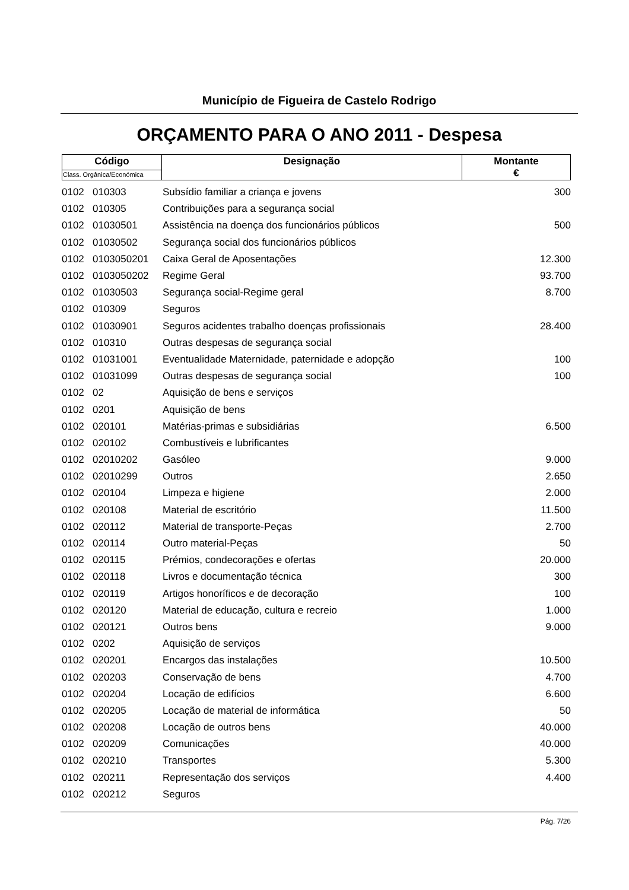Município de Figueira de Castelo Rodrigo
ORÇAMENTO PARA O ANO 2011 - Despesa
| Código | Designação | Montante € |
| Class. Orgânica/Económica | | |
| 0102 | 010303 | Subsídio familiar a criança e jovens | 300 |
| 0102 | 010305 | Contribuições para a segurança social | |
| 0102 | 01030501 | Assistência na doença dos funcionários públicos | 500 |
| 0102 | 01030502 | Segurança social dos funcionários públicos | |
| 0102 | 0103050201 | Caixa Geral de Aposentações | 12.300 |
| 0102 | 0103050202 | Regime Geral | 93.700 |
| 0102 | 01030503 | Segurança social-Regime geral | 8.700 |
| 0102 | 010309 | Seguros | |
| 0102 | 01030901 | Seguros acidentes trabalho doenças profissionais | 28.400 |
| 0102 | 010310 | Outras despesas de segurança social | |
| 0102 | 01031001 | Eventualidade Maternidade, paternidade e adopção | 100 |
| 0102 | 01031099 | Outras despesas de segurança social | 100 |
| 0102 | 02 | Aquisição de bens e serviços | |
| 0102 | 0201 | Aquisição de bens | |
| 0102 | 020101 | Matérias-primas e subsidiárias | 6.500 |
| 0102 | 020102 | Combustíveis e lubrificantes | |
| 0102 | 02010202 | Gasóleo | 9.000 |
| 0102 | 02010299 | Outros | 2.650 |
| 0102 | 020104 | Limpeza e higiene | 2.000 |
| 0102 | 020108 | Material de escritório | 11.500 |
| 0102 | 020112 | Material de transporte-Peças | 2.700 |
| 0102 | 020114 | Outro material-Peças | 50 |
| 0102 | 020115 | Prémios, condecorações e ofertas | 20.000 |
| 0102 | 020118 | Livros e documentação técnica | 300 |
| 0102 | 020119 | Artigos honoríficos e de decoração | 100 |
| 0102 | 020120 | Material de educação, cultura e recreio | 1.000 |
| 0102 | 020121 | Outros bens | 9.000 |
| 0102 | 0202 | Aquisição de serviços | |
| 0102 | 020201 | Encargos das instalações | 10.500 |
| 0102 | 020203 | Conservação de bens | 4.700 |
| 0102 | 020204 | Locação de edifícios | 6.600 |
| 0102 | 020205 | Locação de material de informática | 50 |
| 0102 | 020208 | Locação de outros bens | 40.000 |
| 0102 | 020209 | Comunicações | 40.000 |
| 0102 | 020210 | Transportes | 5.300 |
| 0102 | 020211 | Representação dos serviços | 4.400 |
| 0102 | 020212 | Seguros | |
Pág. 7/26